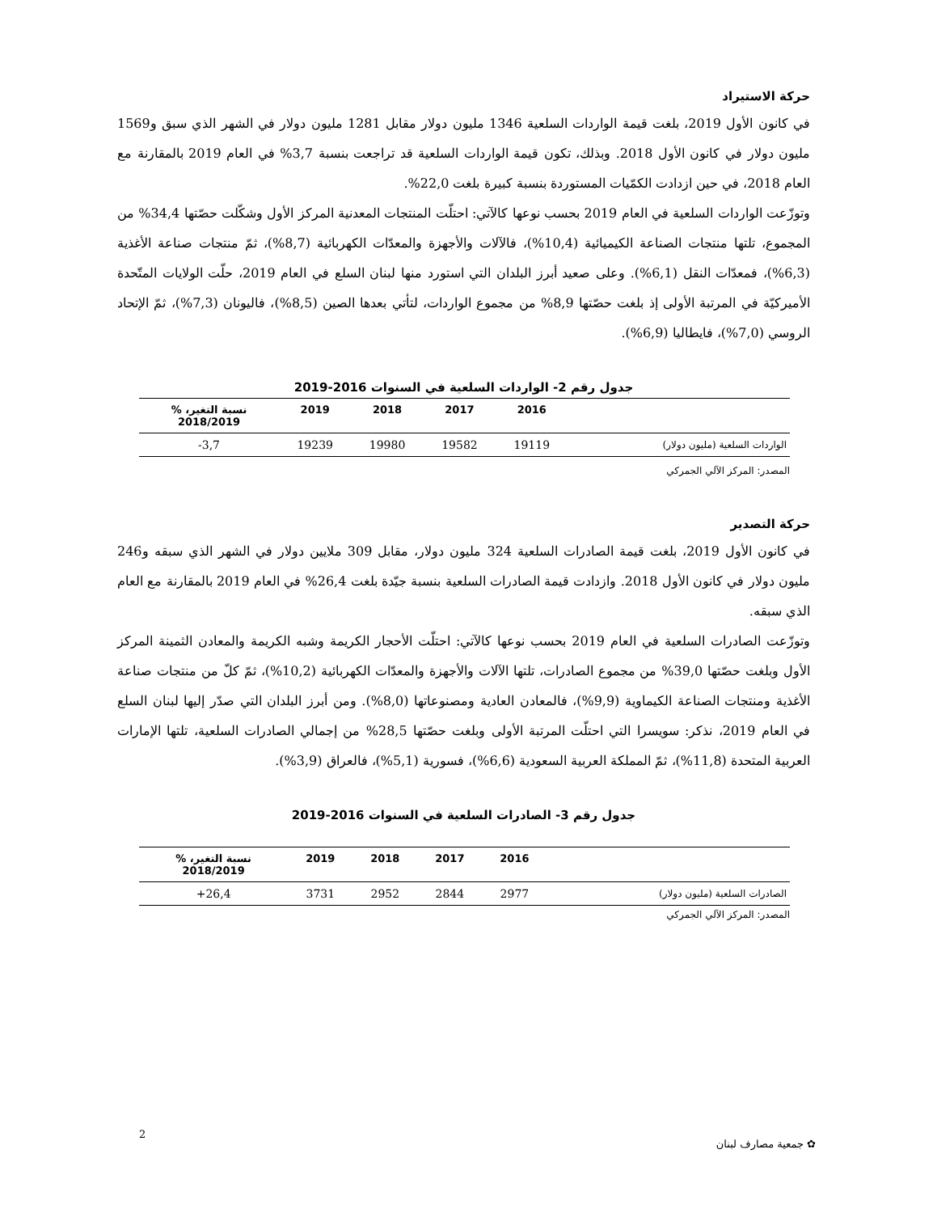حركة الاستيراد
في كانون الأول 2019، بلغت قيمة الواردات السلعية 1346 مليون دولار مقابل 1281 مليون دولار في الشهر الذي سبق و1569 مليون دولار في كانون الأول 2018. وبذلك، تكون قيمة الواردات السلعية قد تراجعت بنسبة 3,7% في العام 2019 بالمقارنة مع العام 2018، في حين ازدادت الكمّيات المستوردة بنسبة كبيرة بلغت 22,0%.
وتوزّعت الواردات السلعية في العام 2019 بحسب نوعها كالآتي: احتلّت المنتجات المعدنية المركز الأول وشكّلت حصّتها 34,4% من المجموع، تلتها منتجات الصناعة الكيميائية (10,4%)، فالآلات والأجهزة والمعدّات الكهربائية (8,7%)، ثمّ منتجات صناعة الأغذية (6,3%)، فمعدّات النقل (6,1%). وعلى صعيد أبرز البلدان التي استورد منها لبنان السلع في العام 2019، حلّت الولايات المتّحدة الأميركيّة في المرتبة الأولى إذ بلغت حصّتها 8,9% من مجموع الواردات، لتأتي بعدها الصين (8,5%)، فاليونان (7,3%)، ثمّ الإتحاد الروسي (7,0%)، فايطاليا (6,9%).
جدول رقم 2- الواردات السلعية في السنوات 2016-2019
| | 2016 | 2017 | 2018 | 2019 | نسبة التغير، % 2018/2019 |
| --- | --- | --- | --- | --- | --- |
| الواردات السلعية (مليون دولار) | 19119 | 19582 | 19980 | 19239 | 3,7- |
المصدر: المركز الآلي الجمركي
حركة التصدير
في كانون الأول 2019، بلغت قيمة الصادرات السلعية 324 مليون دولار، مقابل 309 ملايين دولار في الشهر الذي سبقه و246 مليون دولار في كانون الأول 2018. وازدادت قيمة الصادرات السلعية بنسبة جيّدة بلغت 26,4% في العام 2019 بالمقارنة مع العام الذي سبقه.
وتوزّعت الصادرات السلعية في العام 2019 بحسب نوعها كالآتي: احتلّت الأحجار الكريمة وشبه الكريمة والمعادن الثمينة المركز الأول وبلغت حصّتها 39,0% من مجموع الصادرات، تلتها الآلات والأجهزة والمعدّات الكهربائية (10,2%)، ثمّ كلّ من منتجات صناعة الأغذية ومنتجات الصناعة الكيماوية (9,9%)، فالمعادن العادية ومصنوعاتها (8,0%). ومن أبرز البلدان التي صدّر إليها لبنان السلع في العام 2019، نذكر: سويسرا التي احتلّت المرتبة الأولى وبلغت حصّتها 28,5% من إجمالي الصادرات السلعية، تلتها الإمارات العربية المتحدة (11,8%)، ثمّ المملكة العربية السعودية (6,6%)، فسورية (5,1%)، فالعراق (3,9%).
جدول رقم 3- الصادرات السلعية في السنوات 2016-2019
| | 2016 | 2017 | 2018 | 2019 | نسبة التغير، % 2018/2019 |
| --- | --- | --- | --- | --- | --- |
| الصادرات السلعية (مليون دولار) | 2977 | 2844 | 2952 | 3731 | 26,4+ |
المصدر: المركز الآلي الجمركي
2
✿ جمعية مصارف لبنان